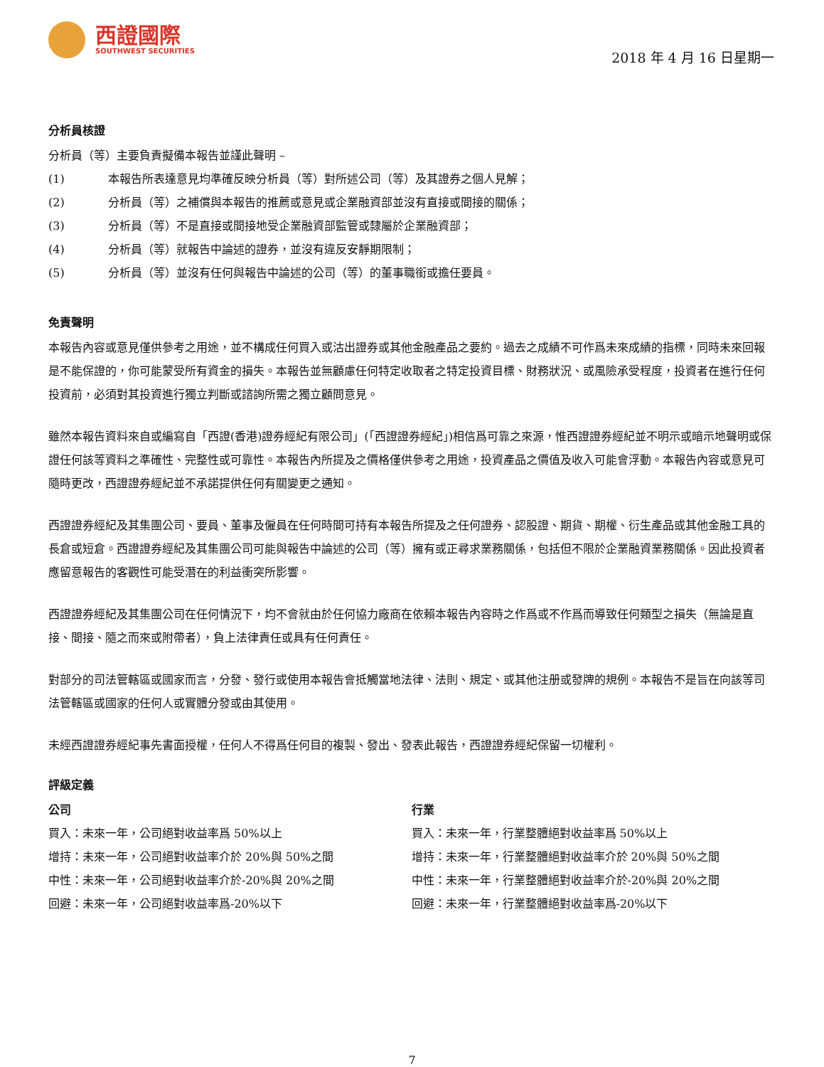西證國際
SOUTHWEST SECURITIES
2018 年 4 月 16 日星期一
分析員核證
分析員（等）主要負責擬備本報告並謹此聲明 –
(1) 本報告所表達意見均準確反映分析員（等）對所述公司（等）及其證券之個人見解；
(2) 分析員（等）之補償與本報告的推薦或意見或企業融資部並沒有直接或間接的關係；
(3) 分析員（等）不是直接或間接地受企業融資部監管或隸屬於企業融資部；
(4) 分析員（等）就報告中論述的證券，並沒有違反安靜期限制；
(5) 分析員（等）並沒有任何與報告中論述的公司（等）的董事職銜或擔任要員。
免責聲明
本報告內容或意見僅供參考之用途，並不構成任何買入或沽出證券或其他金融產品之要約。過去之成績不可作爲未來成績的指標，同時未來回報是不能保證的，你可能蒙受所有資金的損失。本報告並無顧慮任何特定收取者之特定投資目標、財務狀況、或風險承受程度，投資者在進行任何投資前，必須對其投資進行獨立判斷或諮詢所需之獨立顧問意見。
雖然本報告資料來自或編寫自「西證(香港)證券經紀有限公司」(「西證證券經紀」)相信爲可靠之來源，惟西證證券經紀並不明示或暗示地聲明或保證任何該等資料之準確性、完整性或可靠性。本報告內所提及之價格僅供參考之用途，投資產品之價值及收入可能會浮動。本報告內容或意見可隨時更改，西證證券經紀並不承諾提供任何有關變更之通知。
西證證券經紀及其集團公司、要員、董事及僱員在任何時間可持有本報告所提及之任何證券、認股證、期貨、期權、衍生產品或其他金融工具的長倉或短倉。西證證券經紀及其集團公司可能與報告中論述的公司（等）擁有或正尋求業務關係，包括但不限於企業融資業務關係。因此投資者應留意報告的客觀性可能受潛在的利益衝突所影響。
西證證券經紀及其集團公司在任何情況下，均不會就由於任何協力廠商在依賴本報告內容時之作爲或不作爲而導致任何類型之損失（無論是直接、間接、隨之而來或附帶者），負上法律責任或具有任何責任。
對部分的司法管轄區或國家而言，分發、發行或使用本報告會抵觸當地法律、法則、規定、或其他注册或發牌的規例。本報告不是旨在向該等司法管轄區或國家的任何人或實體分發或由其使用。
未經西證證券經紀事先書面授權，任何人不得爲任何目的複製、發出、發表此報告，西證證券經紀保留一切權利。
評級定義
公司
買入：未來一年，公司絕對收益率爲 50%以上
增持：未來一年，公司絕對收益率介於 20%與 50%之間
中性：未來一年，公司絕對收益率介於-20%與 20%之間
回避：未來一年，公司絕對收益率爲-20%以下
行業
買入：未來一年，行業整體絕對收益率爲 50%以上
增持：未來一年，行業整體絕對收益率介於 20%與 50%之間
中性：未來一年，行業整體絕對收益率介於-20%與 20%之間
回避：未來一年，行業整體絕對收益率爲-20%以下
7